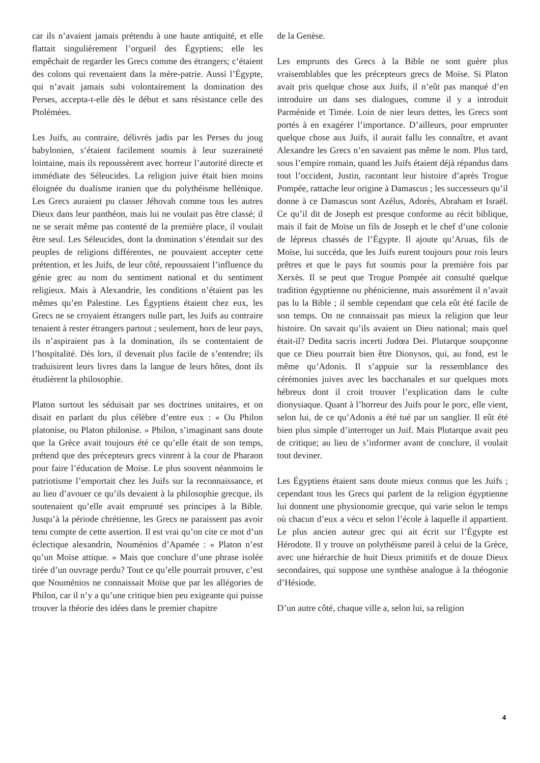car ils n’avaient jamais prétendu à une haute antiquité, et elle flattait singulièrement l’orgueil des Égyptiens; elle les empêchait de regarder les Grecs comme des étrangers; c’étaient des colons qui revenaient dans la mère-patrie. Aussi l’Égypte, qui n’avait jamais subi volontairement la domination des Perses, accepta-t-elle dès le début et sans résistance celle des Ptolémées.
Les Juifs, au contraire, délivrés jadis par les Perses du joug babylonien, s’étaient facilement soumis à leur suzeraineté lointaine, mais ils repoussèrent avec horreur l’autorité directe et immédiate des Séleucides. La religion juive était bien moins éloignée du dualisme iranien que du polythéisme hellénique. Les Grecs auraient pu classer Jéhovah comme tous les autres Dieux dans leur panthéon, mais lui ne voulait pas être classé; il ne se serait même pas contenté de la première place, il voulait être seul. Les Séleucides, dont la domination s’étendait sur des peuples de religions différentes, ne pouvaient accepter cette prétention, et les Juifs, de leur côté, repoussaient l’influence du génie grec au nom du sentiment national et du sentiment religieux. Mais à Alexandrie, les conditions n’étaient pas les mêmes qu’en Palestine. Les Égyptiens étaient chez eux, les Grecs ne se croyaient étrangers nulle part, les Juifs au contraire tenaient à rester étrangers partout ; seulement, hors de leur pays, ils n’aspiraient pas à la domination, ils se contentaient de l’hospitalité. Dès lors, il devenait plus facile de s’entendre; ils traduisirent leurs livres dans la langue de leurs hôtes, dont ils étudièrent la philosophie.
Platon surtout les séduisait par ses doctrines unitaires, et on disait en parlant du plus célèbre d’entre eux : « Ou Philon platonise, ou Platon philonise. » Philon, s’imaginant sans doute que la Grèce avait toujours été ce qu’elle était de son temps, prétend que des précepteurs grecs vinrent à la cour de Pharaon pour faire l’éducation de Moïse. Le plus souvent néanmoins le patriotisme l’emportait chez les Juifs sur la reconnaissance, et au lieu d’avouer ce qu’ils devaient à la philosophie grecque, ils soutenaient qu’elle avait emprunté ses principes à la Bible. Jusqu’à la période chrétienne, les Grecs ne paraissent pas avoir tenu compte de cette assertion. Il est vrai qu’on cite ce mot d’un éclectique alexandrin, Nouménios d’Apamée : « Platon n’est qu’un Moïse attique. » Mais que conclure d’une phrase isolée tirée d’un ouvrage perdu? Tout ce qu’elle pourrait prouver, c’est que Nouménios ne connaissait Moïse que par les allégories de Philon, car il n’y a qu’une critique bien peu exigeante qui puisse trouver la théorie des idées dans le premier chapitre
de la Genèse.
Les emprunts des Grecs à la Bible ne sont guère plus vraisemblables que les précepteurs grecs de Moïse. Si Platon avait pris quelque chose aux Juifs, il n’eût pas manqué d’en introduire un dans ses dialogues, comme il y a introduit Parménide et Timée. Loin de nier leurs dettes, les Grecs sont portés à en exagérer l’importance. D’ailleurs, pour emprunter quelque chose aux Juifs, il aurait fallu les connaître, et avant Alexandre les Grecs n’en savaient pas même le nom. Plus tard, sous l’empire romain, quand les Juifs étaient déjà répandus dans tout l’occident, Justin, racontant leur histoire d’après Trogue Pompée, rattache leur origine à Damascus ; les successeurs qu’il donne à ce Damascus sont Azélus, Adorès, Abraham et Israël. Ce qu’il dit de Joseph est presque conforme au récit biblique, mais il fait de Moïse un fils de Joseph et le chef d’une colonie de lépreux chassés de l’Égypte. Il ajoute qu’Aruas, fils de Moïse, lui succéda, que les Juifs eurent toujours pour rois leurs prêtres et que le pays fut soumis pour la première fois par Xerxès. Il se peut que Trogue Pompée ait consulté quelque tradition égyptienne ou phénicienne, mais assurément il n’avait pas lu la Bible ; il semble cependant que cela eût été facile de son temps. On ne connaissait pas mieux la religion que leur histoire. On savait qu’ils avaient un Dieu national; mais quel était-il? Dedita sacris incerti Judœa Dei. Plutarque soupçonne que ce Dieu pourrait bien être Dionysos, qui, au fond, est le même qu’Adonis. Il s’appuie sur la ressemblance des cérémonies juives avec les bacchanales et sur quelques mots hébreux dont il croit trouver l’explication dans le culte dionysiaque. Quant à l’horreur des Juifs pour le porc, elle vient, selon lui, de ce qu’Adonis a été tué par un sanglier. Il eût été bien plus simple d’interroger un Juif. Mais Plutarque avait peu de critique; au lieu de s’informer avant de conclure, il voulait tout deviner.
Les Égyptiens étaient sans doute mieux connus que les Juifs ; cependant tous les Grecs qui parlent de la religion égyptienne lui donnent une physionomie grecque, qui varie selon le temps où chacun d’eux a vécu et selon l’école à laquelle il appartient. Le plus ancien auteur grec qui ait écrit sur l’Égypte est Hérodote. Il y trouve un polythéisme pareil à celui de la Grèce, avec une hiérarchie de huit Dieux primitifs et de douze Dieux secondaires, qui suppose une synthèse analogue à la théogonie d’Hésiode.
D’un autre côté, chaque ville a, selon lui, sa religion
4